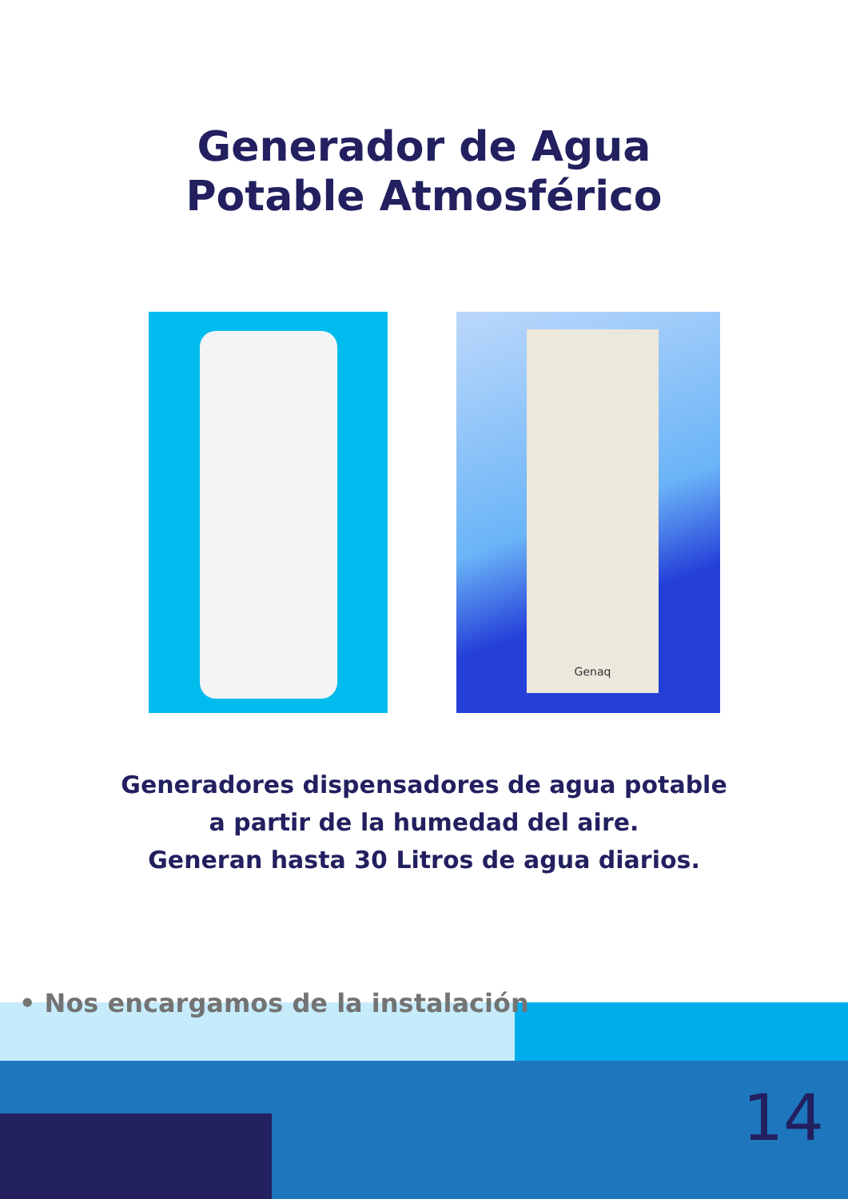Generador de Agua
Potable Atmosférico
Genaq
Generadores dispensadores de agua potable
a partir de la humedad del aire.
Generan hasta 30 Litros de agua diarios.
• Nos encargamos de la instalación
14